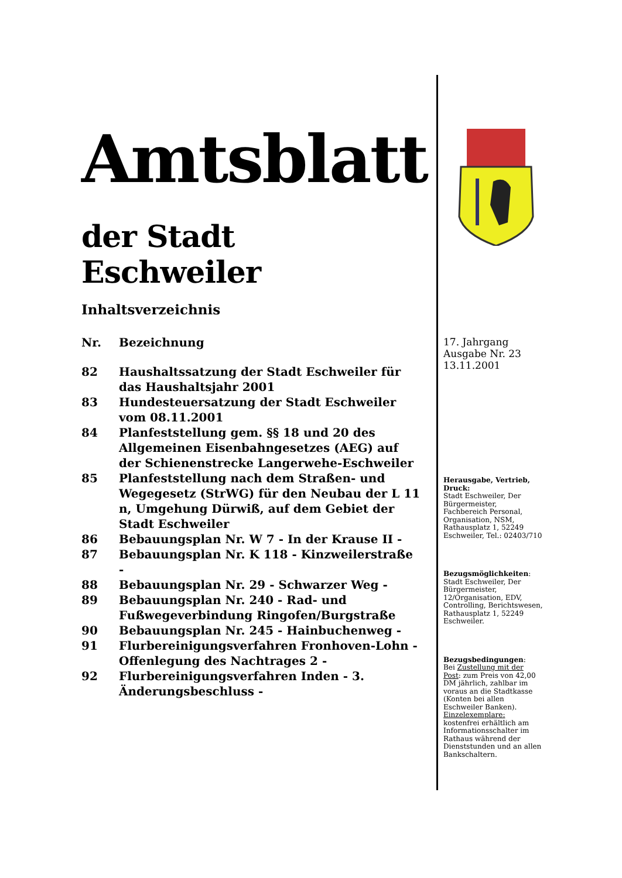Amtsblatt
der Stadt Eschweiler
Inhaltsverzeichnis
| Nr. | Bezeichnung |
| --- | --- |
| 82 | Haushaltssatzung der Stadt Eschweiler für das Haushaltsjahr 2001 |
| 83 | Hundesteuersatzung der Stadt Eschweiler vom 08.11.2001 |
| 84 | Planfeststellung gem. §§ 18 und 20 des Allgemeinen Eisenbahngesetzes (AEG) auf der Schienenstrecke Langerwehe-Eschweiler |
| 85 | Planfeststellung nach dem Straßen- und Wegegesetz (StrWG) für den Neubau der L 11 n, Umgehung Dürwiß, auf dem Gebiet der Stadt Eschweiler |
| 86 | Bebauungsplan Nr. W 7 - In der Krause II - |
| 87 | Bebauungsplan Nr. K 118 - Kinzweilerstraße - |
| 88 | Bebauungsplan Nr. 29 - Schwarzer Weg - |
| 89 | Bebauungsplan Nr. 240 - Rad- und Fußwegeverbindung Ringofen/Burgstraße |
| 90 | Bebauungsplan Nr. 245 - Hainbuchenweg - |
| 91 | Flurbereinigungsverfahren Fronhoven-Lohn - Offenlegung des Nachtrages 2 - |
| 92 | Flurbereinigungsverfahren Inden - 3. Änderungsbeschluss - |
17. Jahrgang
Ausgabe Nr. 23
13.11.2001
Herausgabe, Vertrieb, Druck:
Stadt Eschweiler, Der Bürgermeister, Fachbereich Personal, Organisation, NSM, Rathausplatz 1, 52249 Eschweiler, Tel.: 02403/710
Bezugsmöglichkeiten:
Stadt Eschweiler, Der Bürgermeister, 12/Organisation, EDV, Controlling, Berichtswesen, Rathausplatz 1, 52249 Eschweiler.
Bezugsbedingungen:
Bei Zustellung mit der Post: zum Preis von 42,00 DM jährlich, zahlbar im voraus an die Stadtkasse (Konten bei allen Eschweiler Banken). Einzelexemplare: kostenfrei erhältlich am Informationsschalter im Rathaus während der Dienststunden und an allen Bankschaltern.